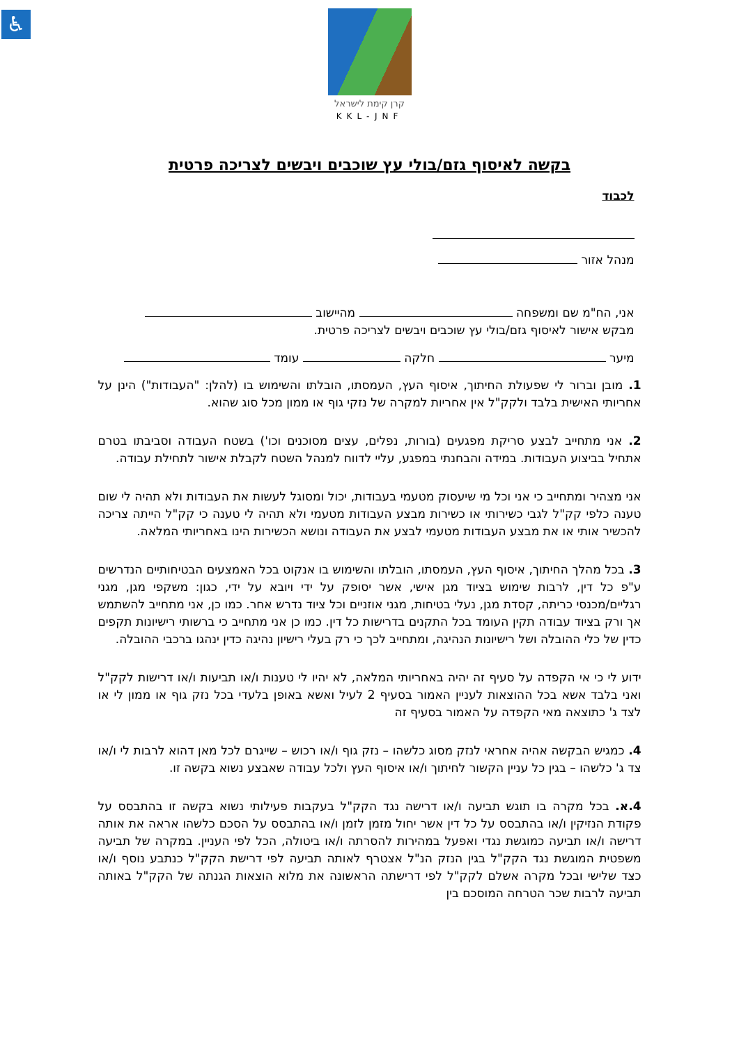♿
קרן קימת לישראל
KKL-JNF
בקשה לאיסוף גזם/בולי עץ שוכבים ויבשים לצריכה פרטית
לכבוד
מנהל אזור
אני, הח"מ שם ומשפחה מהיישוב
מבקש אישור לאיסוף גזם/בולי עץ שוכבים ויבשים לצריכה פרטית.
מיער חלקה עומד
1. מובן וברור לי שפעולת החיתוך, איסוף העץ, העמסתו, הובלתו והשימוש בו (להלן: "העבודות") הינן על אחריותי האישית בלבד ולקק"ל אין אחריות למקרה של נזקי גוף או ממון מכל סוג שהוא.
2. אני מתחייב לבצע סריקת מפגעים (בורות, נפלים, עצים מסוכנים וכו') בשטח העבודה וסביבתו בטרם אתחיל בביצוע העבודות. במידה והבחנתי במפגע, עליי לדווח למנהל השטח לקבלת אישור לתחילת עבודה.
אני מצהיר ומתחייב כי אני וכל מי שיעסוק מטעמי בעבודות, יכול ומסוגל לעשות את העבודות ולא תהיה לי שום טענה כלפי קק"ל לגבי כשירותי או כשירות מבצע העבודות מטעמי ולא תהיה לי טענה כי קק"ל הייתה צריכה להכשיר אותי או את מבצע העבודות מטעמי לבצע את העבודה ונושא הכשירות הינו באחריותי המלאה.
3. בכל מהלך החיתוך, איסוף העץ, העמסתו, הובלתו והשימוש בו אנקוט בכל האמצעים הבטיחותיים הנדרשים ע"פ כל דין, לרבות שימוש בציוד מגן אישי, אשר יסופק על ידי ויובא על ידי, כגון: משקפי מגן, מגני רגליים/מכנסי כריתה, קסדת מגן, נעלי בטיחות, מגני אוזניים וכל ציוד נדרש אחר. כמו כן, אני מתחייב להשתמש אך ורק בציוד עבודה תקין העומד בכל התקנים בדרישות כל דין. כמו כן אני מתחייב כי ברשותי רישיונות תקפים כדין של כלי ההובלה ושל רישיונות הנהיגה, ומתחייב לכך כי רק בעלי רישיון נהיגה כדין ינהגו ברכבי ההובלה.
ידוע לי כי אי הקפדה על סעיף זה יהיה באחריותי המלאה, לא יהיו לי טענות ו/או תביעות ו/או דרישות לקק"ל ואני בלבד אשא בכל ההוצאות לעניין האמור בסעיף 2 לעיל ואשא באופן בלעדי בכל נזק גוף או ממון לי או לצד ג' כתוצאה מאי הקפדה על האמור בסעיף זה
4. כמגיש הבקשה אהיה אחראי לנזק מסוג כלשהו – נזק גוף ו/או רכוש – שייגרם לכל מאן דהוא לרבות לי ו/או צד ג' כלשהו – בגין כל עניין הקשור לחיתוך ו/או איסוף העץ ולכל עבודה שאבצע נשוא בקשה זו.
4.א. בכל מקרה בו תוגש תביעה ו/או דרישה נגד הקק"ל בעקבות פעילותי נשוא בקשה זו בהתבסס על פקודת הנזיקין ו/או בהתבסס על כל דין אשר יחול מזמן לזמן ו/או בהתבסס על הסכם כלשהו אראה את אותה דרישה ו/או תביעה כמוגשת נגדי ואפעל במהירות להסרתה ו/או ביטולה, הכל לפי העניין. במקרה של תביעה משפטית המוגשת נגד הקק"ל בגין הנזק הנ"ל אצטרף לאותה תביעה לפי דרישת הקק"ל כנתבע נוסף ו/או כצד שלישי ובכל מקרה אשלם לקק"ל לפי דרישתה הראשונה את מלוא הוצאות הגנתה של הקק"ל באותה תביעה לרבות שכר הטרחה המוסכם בין